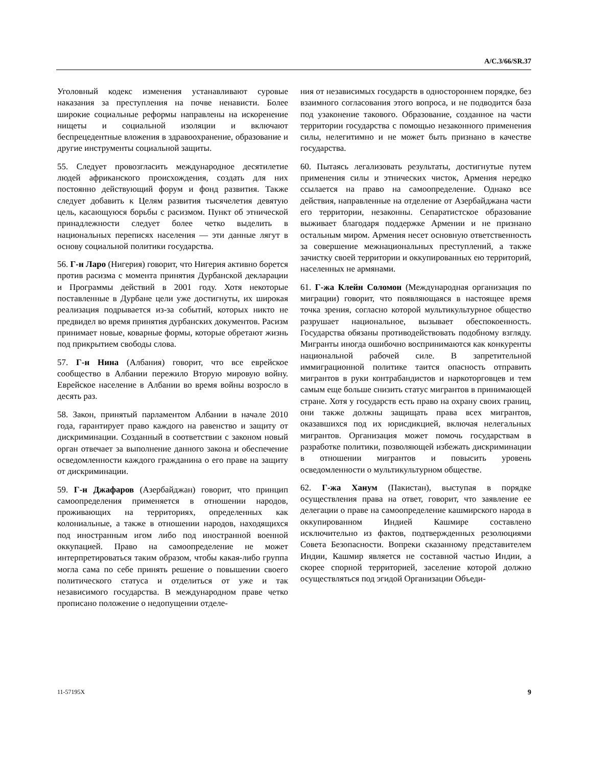A/C.3/66/SR.37
Уголовный кодекс изменения устанавливают суровые наказания за преступления на почве ненависти. Более широкие социальные реформы направлены на искоренение нищеты и социальной изоляции и включают беспрецедентные вложения в здравоохранение, образование и другие инструменты социальной защиты.
55. Следует провозгласить международное десятилетие людей африканского происхождения, создать для них постоянно действующий форум и фонд развития. Также следует добавить к Целям развития тысячелетия девятую цель, касающуюся борьбы с расизмом. Пункт об этнической принадлежности следует более четко выделить в национальных переписях населения — эти данные лягут в основу социальной политики государства.
56. Г-н Ларо (Нигерия) говорит, что Нигерия активно борется против расизма с момента принятия Дурбанской декларации и Программы действий в 2001 году. Хотя некоторые поставленные в Дурбане цели уже достигнуты, их широкая реализация подрывается из-за событий, которых никто не предвидел во время принятия дурбанских документов. Расизм принимает новые, коварные формы, которые обретают жизнь под прикрытием свободы слова.
57. Г-н Нина (Албания) говорит, что все еврейское сообщество в Албании пережило Вторую мировую войну. Еврейское население в Албании во время войны возросло в десять раз.
58. Закон, принятый парламентом Албании в начале 2010 года, гарантирует право каждого на равенство и защиту от дискриминации. Созданный в соответствии с законом новый орган отвечает за выполнение данного закона и обеспечение осведомленности каждого гражданина о его праве на защиту от дискриминации.
59. Г-н Джафаров (Азербайджан) говорит, что принцип самоопределения применяется в отношении народов, проживающих на территориях, определенных как колониальные, а также в отношении народов, находящихся под иностранным игом либо под иностранной военной оккупацией. Право на самоопределение не может интерпретироваться таким образом, чтобы какая-либо группа могла сама по себе принять решение о повышении своего политического статуса и отделиться от уже и так независимого государства. В международном праве четко прописано положение о недопущении отделе-
ния от независимых государств в одностороннем порядке, без взаимного согласования этого вопроса, и не подводится база под узаконение такового. Образование, созданное на части территории государства с помощью незаконного применения силы, нелегитимно и не может быть признано в качестве государства.
60. Пытаясь легализовать результаты, достигнутые путем применения силы и этнических чисток, Армения нередко ссылается на право на самоопределение. Однако все действия, направленные на отделение от Азербайджана части его территории, незаконны. Сепаратистское образование выживает благодаря поддержке Армении и не признано остальным миром. Армения несет основную ответственность за совершение межнациональных преступлений, а также зачистку своей территории и оккупированных ею территорий, населенных не армянами.
61. Г-жа Клейн Соломон (Международная организация по миграции) говорит, что появляющаяся в настоящее время точка зрения, согласно которой мультикультурное общество разрушает национальное, вызывает обеспокоенность. Государства обязаны противодействовать подобному взгляду. Мигранты иногда ошибочно воспринимаются как конкуренты национальной рабочей силе. В запретительной иммиграционной политике таится опасность отправить мигрантов в руки контрабандистов и наркоторговцев и тем самым еще больше снизить статус мигрантов в принимающей стране. Хотя у государств есть право на охрану своих границ, они также должны защищать права всех мигрантов, оказавшихся под их юрисдикцией, включая нелегальных мигрантов. Организация может помочь государствам в разработке политики, позволяющей избежать дискриминации в отношении мигрантов и повысить уровень осведомленности о мультикультурном обществе.
62. Г-жа Ханум (Пакистан), выступая в порядке осуществления права на ответ, говорит, что заявление ее делегации о праве на самоопределение кашмирского народа в оккупированном Индией Кашмире составлено исключительно из фактов, подтвержденных резолюциями Совета Безопасности. Вопреки сказанному представителем Индии, Кашмир является не составной частью Индии, а скорее спорной территорией, заселение которой должно осуществляться под эгидой Организации Объеди-
11-57195X 9